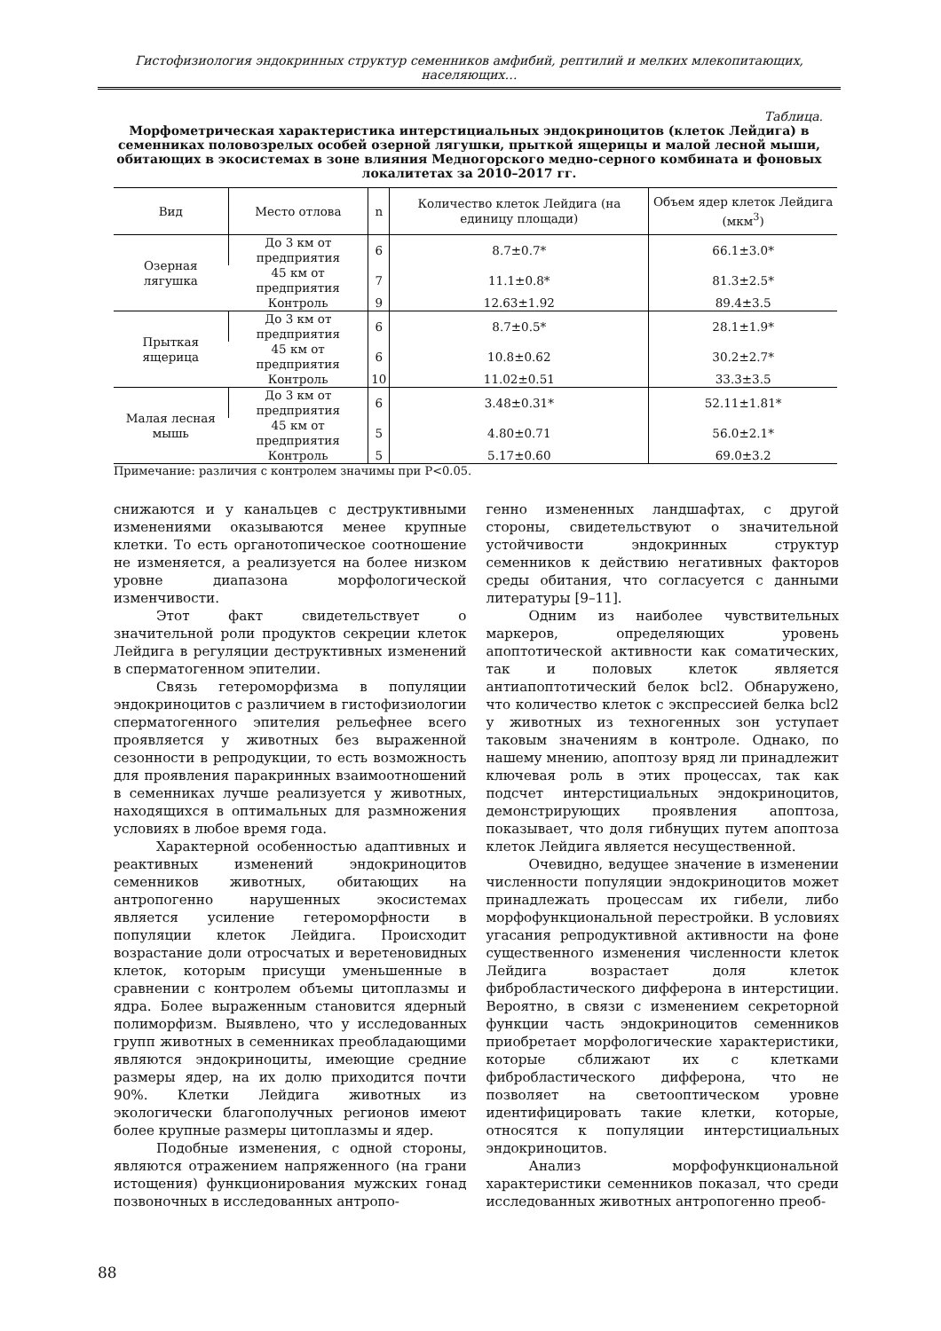Гистофизиология эндокринных структур семенников амфибий, рептилий и мелких млекопитающих, населяющих…
Таблица.
Морфометрическая характеристика интерстициальных эндокриноцитов (клеток Лейдига) в семенниках половозрелых особей озерной лягушки, прыткой ящерицы и малой лесной мыши, обитающих в экосистемах в зоне влияния Медногорского медно-серного комбината и фоновых локалитетах за 2010–2017 гг.
| Вид | Место отлова | n | Количество клеток Лейдига (на единицу площади) | Объем ядер клеток Лейдига (мкм<sup>3</sup>) |
| --- | --- | --- | --- | --- |
| Озерная лягушка | До 3 км от предприятия | 6 | 8.7±0.7* | 66.1±3.0* |
| | 45 км от предприятия | 7 | 11.1±0.8* | 81.3±2.5* |
| | Контроль | 9 | 12.63±1.92 | 89.4±3.5 |
| Прыткая ящерица | До 3 км от предприятия | 6 | 8.7±0.5* | 28.1±1.9* |
| | 45 км от предприятия | 6 | 10.8±0.62 | 30.2±2.7* |
| | Контроль | 10 | 11.02±0.51 | 33.3±3.5 |
| Малая лесная мышь | До 3 км от предприятия | 6 | 3.48±0.31* | 52.11±1.81* |
| | 45 км от предприятия | 5 | 4.80±0.71 | 56.0±2.1* |
| | Контроль | 5 | 5.17±0.60 | 69.0±3.2 |
Примечание: различия с контролем значимы при P<0.05.
снижаются и у канальцев с деструктивными изменениями оказываются менее крупные клетки. То есть органотопическое соотношение не изменяется, а реализуется на более низком уровне диапазона морфологической изменчивости.
Этот факт свидетельствует о значительной роли продуктов секреции клеток Лейдига в регуляции деструктивных изменений в сперматогенном эпителии.
Связь гетероморфизма в популяции эндокриноцитов с различием в гистофизиологии сперматогенного эпителия рельефнее всего проявляется у животных без выраженной сезонности в репродукции, то есть возможность для проявления паракринных взаимоотношений в семенниках лучше реализуется у животных, находящихся в оптимальных для размножения условиях в любое время года.
Характерной особенностью адаптивных и реактивных изменений эндокриноцитов семенников животных, обитающих на антропогенно нарушенных экосистемах является усиление гетероморфности в популяции клеток Лейдига. Происходит возрастание доли отросчатых и веретеновидных клеток, которым присущи уменьшенные в сравнении с контролем объемы цитоплазмы и ядра. Более выраженным становится ядерный полиморфизм. Выявлено, что у исследованных групп животных в семенниках преобладающими являются эндокриноциты, имеющие средние размеры ядер, на их долю приходится почти 90%. Клетки Лейдига животных из экологически благополучных регионов имеют более крупные размеры цитоплазмы и ядер.
Подобные изменения, с одной стороны, являются отражением напряженного (на грани истощения) функционирования мужских гонад позвоночных в исследованных антропо-
генно измененных ландшафтах, с другой стороны, свидетельствуют о значительной устойчивости эндокринных структур семенников к действию негативных факторов среды обитания, что согласуется с данными литературы [9–11].
Одним из наиболее чувствительных маркеров, определяющих уровень апоптотической активности как соматических, так и половых клеток является антиапоптотический белок bcl2. Обнаружено, что количество клеток с экспрессией белка bcl2 у животных из техногенных зон уступает таковым значениям в контроле. Однако, по нашему мнению, апоптозу вряд ли принадлежит ключевая роль в этих процессах, так как подсчет интерстициальных эндокриноцитов, демонстрирующих проявления апоптоза, показывает, что доля гибнущих путем апоптоза клеток Лейдига является несущественной.
Очевидно, ведущее значение в изменении численности популяции эндокриноцитов может принадлежать процессам их гибели, либо морфофункциональной перестройки. В условиях угасания репродуктивной активности на фоне существенного изменения численности клеток Лейдига возрастает доля клеток фибробластического дифферона в интерстиции. Вероятно, в связи с изменением секреторной функции часть эндокриноцитов семенников приобретает морфологические характеристики, которые сближают их с клетками фибробластического дифферона, что не позволяет на светооптическом уровне идентифицировать такие клетки, которые, относятся к популяции интерстициальных эндокриноцитов.
Анализ морфофункциональной характеристики семенников показал, что среди исследованных животных антропогенно преоб-
88